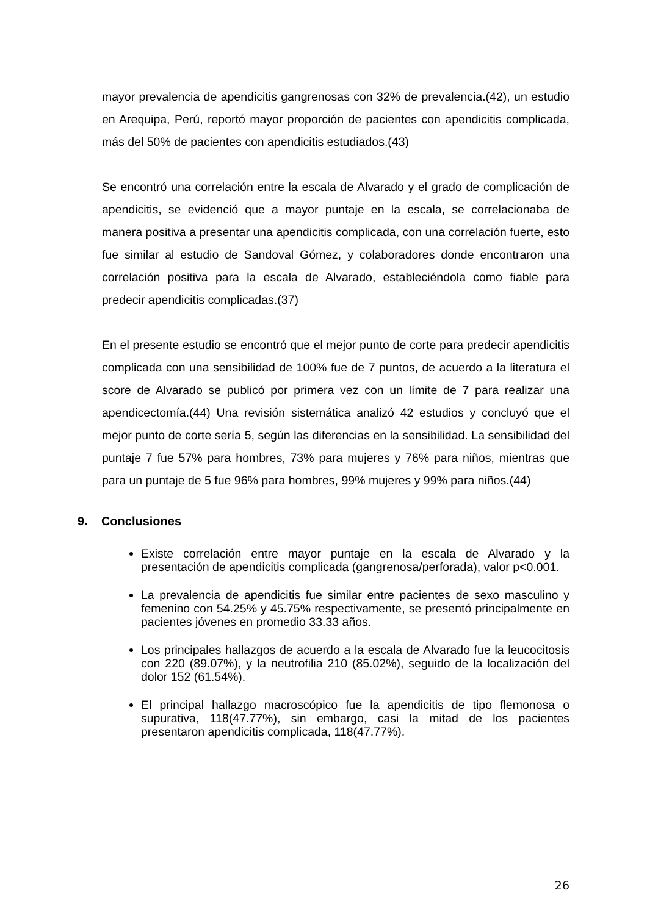mayor prevalencia de apendicitis gangrenosas con 32% de prevalencia.(42), un estudio en Arequipa, Perú, reportó mayor proporción de pacientes con apendicitis complicada, más del 50% de pacientes con apendicitis estudiados.(43)
Se encontró una correlación entre la escala de Alvarado y el grado de complicación de apendicitis, se evidenció que a mayor puntaje en la escala, se correlacionaba de manera positiva a presentar una apendicitis complicada, con una correlación fuerte, esto fue similar al estudio de Sandoval Gómez, y colaboradores donde encontraron una correlación positiva para la escala de Alvarado, estableciéndola como fiable para predecir apendicitis complicadas.(37)
En el presente estudio se encontró que el mejor punto de corte para predecir apendicitis complicada con una sensibilidad de 100% fue de 7 puntos, de acuerdo a la literatura el score de Alvarado se publicó por primera vez con un límite de 7 para realizar una apendicectomía.(44) Una revisión sistemática analizó 42 estudios y concluyó que el mejor punto de corte sería 5, según las diferencias en la sensibilidad. La sensibilidad del puntaje 7 fue 57% para hombres, 73% para mujeres y 76% para niños, mientras que para un puntaje de 5 fue 96% para hombres, 99% mujeres y 99% para niños.(44)
9. Conclusiones
Existe correlación entre mayor puntaje en la escala de Alvarado y la presentación de apendicitis complicada (gangrenosa/perforada), valor p<0.001.
La prevalencia de apendicitis fue similar entre pacientes de sexo masculino y femenino con 54.25% y 45.75% respectivamente, se presentó principalmente en pacientes jóvenes en promedio 33.33 años.
Los principales hallazgos de acuerdo a la escala de Alvarado fue la leucocitosis con 220 (89.07%), y la neutrofilia 210 (85.02%), seguido de la localización del dolor 152 (61.54%).
El principal hallazgo macroscópico fue la apendicitis de tipo flemonosa o supurativa, 118(47.77%), sin embargo, casi la mitad de los pacientes presentaron apendicitis complicada, 118(47.77%).
26